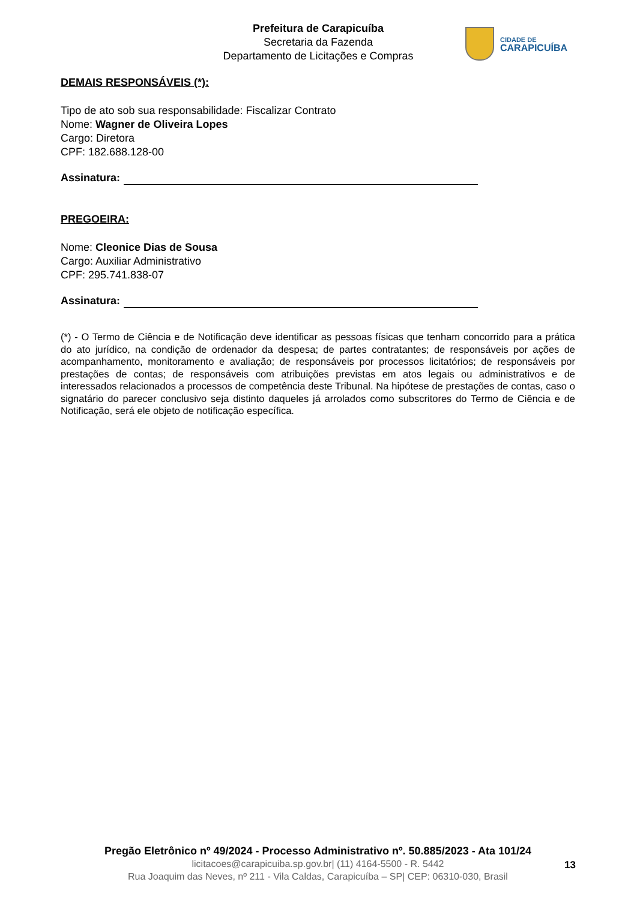Prefeitura de Carapicuíba
Secretaria da Fazenda
Departamento de Licitações e Compras
CIDADE DE
CARAPICUÍBA
DEMAIS RESPONSÁVEIS (*):
Tipo de ato sob sua responsabilidade: Fiscalizar Contrato
Nome: Wagner de Oliveira Lopes
Cargo: Diretora
CPF: 182.688.128-00
Assinatura:
PREGOEIRA:
Nome: Cleonice Dias de Sousa
Cargo: Auxiliar Administrativo
CPF: 295.741.838-07
Assinatura:
(*) - O Termo de Ciência e de Notificação deve identificar as pessoas físicas que tenham concorrido para a prática do ato jurídico, na condição de ordenador da despesa; de partes contratantes; de responsáveis por ações de acompanhamento, monitoramento e avaliação; de responsáveis por processos licitatórios; de responsáveis por prestações de contas; de responsáveis com atribuições previstas em atos legais ou administrativos e de interessados relacionados a processos de competência deste Tribunal. Na hipótese de prestações de contas, caso o signatário do parecer conclusivo seja distinto daqueles já arrolados como subscritores do Termo de Ciência e de Notificação, será ele objeto de notificação específica.
Pregão Eletrônico nº 49/2024 - Processo Administrativo nº. 50.885/2023 - Ata 101/24
licitacoes@carapicuiba.sp.gov.br| (11) 4164-5500 - R. 5442
Rua Joaquim das Neves, nº 211 - Vila Caldas, Carapicuíba – SP| CEP: 06310-030, Brasil
13